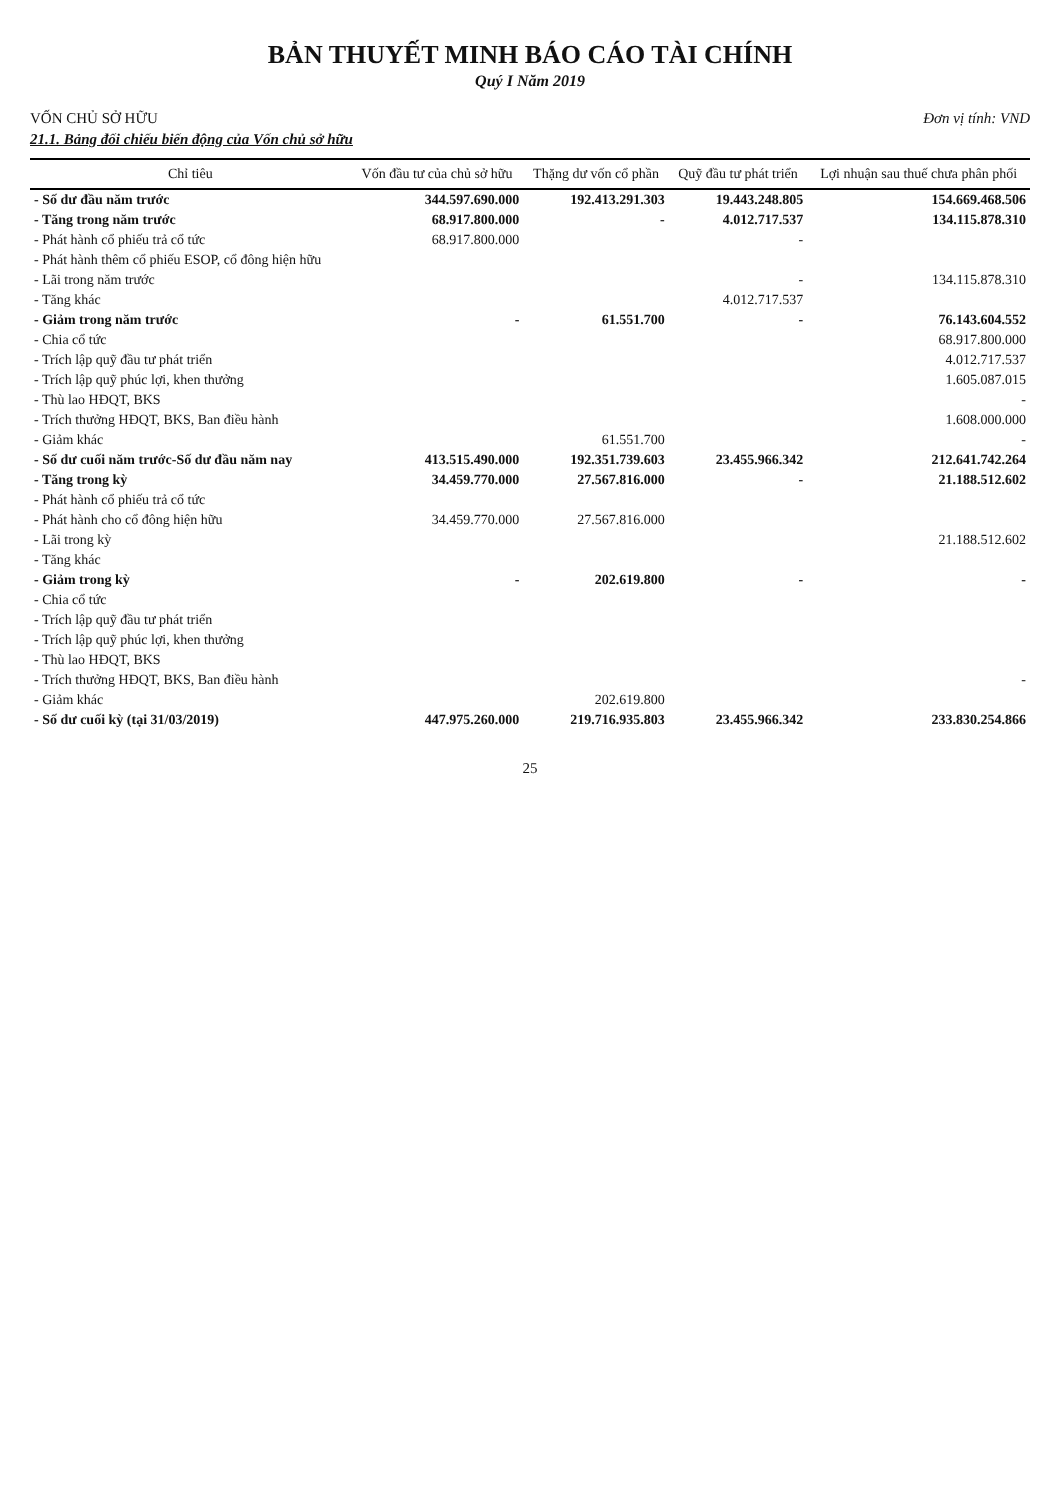BẢN THUYẾT MINH BÁO CÁO TÀI CHÍNH
Quý I Năm 2019
VỐN CHỦ SỞ HỮU Đơn vị tính: VND
21.1. Bảng đối chiếu biến động của Vốn chủ sở hữu
| Chỉ tiêu | Vốn đầu tư của chủ sở hữu | Thặng dư vốn cổ phần | Quỹ đầu tư phát triển | Lợi nhuận sau thuế chưa phân phối |
| --- | --- | --- | --- | --- |
| - Số dư đầu năm trước | 344.597.690.000 | 192.413.291.303 | 19.443.248.805 | 154.669.468.506 |
| - Tăng trong năm trước | 68.917.800.000 | - | 4.012.717.537 | 134.115.878.310 |
| - Phát hành cổ phiếu trả cổ tức | 68.917.800.000 | | - | |
| - Phát hành thêm cổ phiếu ESOP, cổ đông hiện hữu | | | | |
| - Lãi trong năm trước | | | - | 134.115.878.310 |
| - Tăng khác | | | 4.012.717.537 | |
| - Giảm trong năm trước | - | 61.551.700 | - | 76.143.604.552 |
| - Chia cổ tức | | | | 68.917.800.000 |
| - Trích lập quỹ đầu tư phát triển | | | | 4.012.717.537 |
| - Trích lập quỹ phúc lợi, khen thưởng | | | | 1.605.087.015 |
| - Thù lao HĐQT, BKS | | | | - |
| - Trích thưởng HĐQT, BKS, Ban điều hành | | | | 1.608.000.000 |
| - Giảm khác | | 61.551.700 | | - |
| - Số dư cuối năm trước-Số dư đầu năm nay | 413.515.490.000 | 192.351.739.603 | 23.455.966.342 | 212.641.742.264 |
| - Tăng trong kỳ | 34.459.770.000 | 27.567.816.000 | - | 21.188.512.602 |
| - Phát hành cổ phiếu trả cổ tức | | | | |
| - Phát hành cho cổ đông hiện hữu | 34.459.770.000 | 27.567.816.000 | | |
| - Lãi trong kỳ | | | | 21.188.512.602 |
| - Tăng khác | | | | |
| - Giảm trong kỳ | - | 202.619.800 | - | - |
| - Chia cổ tức | | | | |
| - Trích lập quỹ đầu tư phát triển | | | | |
| - Trích lập quỹ phúc lợi, khen thưởng | | | | |
| - Thù lao HĐQT, BKS | | | | |
| - Trích thưởng HĐQT, BKS, Ban điều hành | | | | - |
| - Giảm khác | | 202.619.800 | | |
| - Số dư cuối kỳ (tại 31/03/2019) | 447.975.260.000 | 219.716.935.803 | 23.455.966.342 | 233.830.254.866 |
25